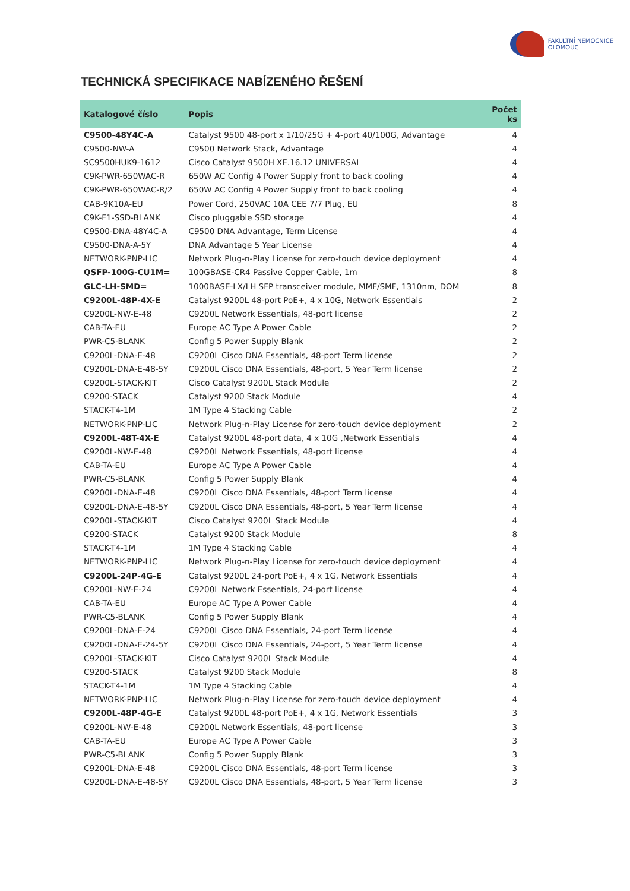FAKULTNÍ NEMOCNICE
OLOMOUC
TECHNICKÁ SPECIFIKACE NABÍZENÉHO ŘEŠENÍ
| Katalogové číslo | Popis | Počet ks |
| --- | --- | --- |
| C9500-48Y4C-A | Catalyst 9500 48-port x 1/10/25G + 4-port 40/100G, Advantage | 4 |
| C9500-NW-A | C9500 Network Stack, Advantage | 4 |
| SC9500HUK9-1612 | Cisco Catalyst 9500H XE.16.12 UNIVERSAL | 4 |
| C9K-PWR-650WAC-R | 650W AC Config 4 Power Supply front to back cooling | 4 |
| C9K-PWR-650WAC-R/2 | 650W AC Config 4 Power Supply front to back cooling | 4 |
| CAB-9K10A-EU | Power Cord, 250VAC 10A CEE 7/7 Plug, EU | 8 |
| C9K-F1-SSD-BLANK | Cisco pluggable SSD storage | 4 |
| C9500-DNA-48Y4C-A | C9500 DNA Advantage, Term License | 4 |
| C9500-DNA-A-5Y | DNA Advantage 5 Year License | 4 |
| NETWORK-PNP-LIC | Network Plug-n-Play License for zero-touch device deployment | 4 |
| QSFP-100G-CU1M= | 100GBASE-CR4 Passive Copper Cable, 1m | 8 |
| GLC-LH-SMD= | 1000BASE-LX/LH SFP transceiver module, MMF/SMF, 1310nm, DOM | 8 |
| C9200L-48P-4X-E | Catalyst 9200L 48-port PoE+, 4 x 10G, Network Essentials | 2 |
| C9200L-NW-E-48 | C9200L Network Essentials, 48-port license | 2 |
| CAB-TA-EU | Europe AC Type A Power Cable | 2 |
| PWR-C5-BLANK | Config 5 Power Supply Blank | 2 |
| C9200L-DNA-E-48 | C9200L Cisco DNA Essentials, 48-port Term license | 2 |
| C9200L-DNA-E-48-5Y | C9200L Cisco DNA Essentials, 48-port, 5 Year Term license | 2 |
| C9200L-STACK-KIT | Cisco Catalyst 9200L Stack Module | 2 |
| C9200-STACK | Catalyst 9200 Stack Module | 4 |
| STACK-T4-1M | 1M Type 4 Stacking Cable | 2 |
| NETWORK-PNP-LIC | Network Plug-n-Play License for zero-touch device deployment | 2 |
| C9200L-48T-4X-E | Catalyst 9200L 48-port data, 4 x 10G ,Network Essentials | 4 |
| C9200L-NW-E-48 | C9200L Network Essentials, 48-port license | 4 |
| CAB-TA-EU | Europe AC Type A Power Cable | 4 |
| PWR-C5-BLANK | Config 5 Power Supply Blank | 4 |
| C9200L-DNA-E-48 | C9200L Cisco DNA Essentials, 48-port Term license | 4 |
| C9200L-DNA-E-48-5Y | C9200L Cisco DNA Essentials, 48-port, 5 Year Term license | 4 |
| C9200L-STACK-KIT | Cisco Catalyst 9200L Stack Module | 4 |
| C9200-STACK | Catalyst 9200 Stack Module | 8 |
| STACK-T4-1M | 1M Type 4 Stacking Cable | 4 |
| NETWORK-PNP-LIC | Network Plug-n-Play License for zero-touch device deployment | 4 |
| C9200L-24P-4G-E | Catalyst 9200L 24-port PoE+, 4 x 1G, Network Essentials | 4 |
| C9200L-NW-E-24 | C9200L Network Essentials, 24-port license | 4 |
| CAB-TA-EU | Europe AC Type A Power Cable | 4 |
| PWR-C5-BLANK | Config 5 Power Supply Blank | 4 |
| C9200L-DNA-E-24 | C9200L Cisco DNA Essentials, 24-port Term license | 4 |
| C9200L-DNA-E-24-5Y | C9200L Cisco DNA Essentials, 24-port, 5 Year Term license | 4 |
| C9200L-STACK-KIT | Cisco Catalyst 9200L Stack Module | 4 |
| C9200-STACK | Catalyst 9200 Stack Module | 8 |
| STACK-T4-1M | 1M Type 4 Stacking Cable | 4 |
| NETWORK-PNP-LIC | Network Plug-n-Play License for zero-touch device deployment | 4 |
| C9200L-48P-4G-E | Catalyst 9200L 48-port PoE+, 4 x 1G, Network Essentials | 3 |
| C9200L-NW-E-48 | C9200L Network Essentials, 48-port license | 3 |
| CAB-TA-EU | Europe AC Type A Power Cable | 3 |
| PWR-C5-BLANK | Config 5 Power Supply Blank | 3 |
| C9200L-DNA-E-48 | C9200L Cisco DNA Essentials, 48-port Term license | 3 |
| C9200L-DNA-E-48-5Y | C9200L Cisco DNA Essentials, 48-port, 5 Year Term license | 3 |